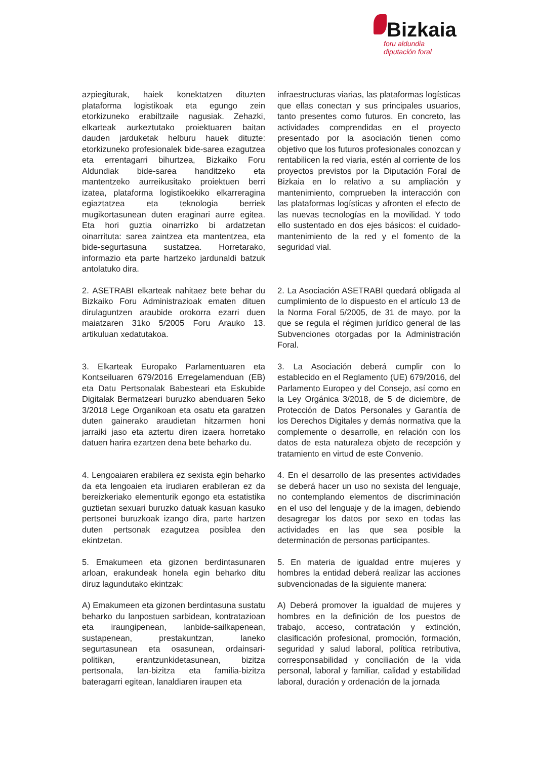Bizkaia
foru aldundia
diputación foral
azpiegiturak, haiek konektatzen dituzten plataforma logistikoak eta egungo zein etorkizuneko erabiltzaile nagusiak. Zehazki, elkarteak aurkeztutako proiektuaren baitan dauden jarduketak helburu hauek dituzte: etorkizuneko profesionalek bide-sarea ezagutzea eta errentagarri bihurtzea, Bizkaiko Foru Aldundiak bide-sarea handitzeko eta mantentzeko aurreikusitako proiektuen berri izatea, plataforma logistikoekiko elkarreragina egiaztatzea eta teknologia berriek mugikortasunean duten eraginari aurre egitea. Eta hori guztia oinarrizko bi ardatzetan oinarrituta: sarea zaintzea eta mantentzea, eta bide-segurtasuna sustatzea. Horretarako, informazio eta parte hartzeko jardunaldi batzuk antolatuko dira.
infraestructuras viarias, las plataformas logísticas que ellas conectan y sus principales usuarios, tanto presentes como futuros. En concreto, las actividades comprendidas en el proyecto presentado por la asociación tienen como objetivo que los futuros profesionales conozcan y rentabilicen la red viaria, estén al corriente de los proyectos previstos por la Diputación Foral de Bizkaia en lo relativo a su ampliación y mantenimiento, comprueben la interacción con las plataformas logísticas y afronten el efecto de las nuevas tecnologías en la movilidad. Y todo ello sustentado en dos ejes básicos: el cuidado-mantenimiento de la red y el fomento de la seguridad vial.
2. ASETRABI elkarteak nahitaez bete behar du Bizkaiko Foru Administrazioak ematen dituen dirulaguntzen araubide orokorra ezarri duen maiatzaren 31ko 5/2005 Foru Arauko 13. artikuluan xedatutakoa.
2. La Asociación ASETRABI quedará obligada al cumplimiento de lo dispuesto en el artículo 13 de la Norma Foral 5/2005, de 31 de mayo, por la que se regula el régimen jurídico general de las Subvenciones otorgadas por la Administración Foral.
3. Elkarteak Europako Parlamentuaren eta Kontseiluaren 679/2016 Erregelamenduan (EB) eta Datu Pertsonalak Babesteari eta Eskubide Digitalak Bermatzeari buruzko abenduaren 5eko 3/2018 Lege Organikoan eta osatu eta garatzen duten gainerako araudietan hitzarmen honi jarraiki jaso eta aztertu diren izaera horretako datuen harira ezartzen dena bete beharko du.
3. La Asociación deberá cumplir con lo establecido en el Reglamento (UE) 679/2016, del Parlamento Europeo y del Consejo, así como en la Ley Orgánica 3/2018, de 5 de diciembre, de Protección de Datos Personales y Garantía de los Derechos Digitales y demás normativa que la complemente o desarrolle, en relación con los datos de esta naturaleza objeto de recepción y tratamiento en virtud de este Convenio.
4. Lengoaiaren erabilera ez sexista egin beharko da eta lengoaien eta irudiaren erabileran ez da bereizkeriako elementurik egongo eta estatistika guztietan sexuari buruzko datuak kasuan kasuko pertsonei buruzkoak izango dira, parte hartzen duten pertsonak ezagutzea posiblea den ekintzetan.
4. En el desarrollo de las presentes actividades se deberá hacer un uso no sexista del lenguaje, no contemplando elementos de discriminación en el uso del lenguaje y de la imagen, debiendo desagregar los datos por sexo en todas las actividades en las que sea posible la determinación de personas participantes.
5. Emakumeen eta gizonen berdintasunaren arloan, erakundeak honela egin beharko ditu diruz lagundutako ekintzak:
5. En materia de igualdad entre mujeres y hombres la entidad deberá realizar las acciones subvencionadas de la siguiente manera:
A) Emakumeen eta gizonen berdintasuna sustatu beharko du lanpostuen sarbidean, kontratazioan eta iraungipenean, lanbide-sailkapenean, sustapenean, prestakuntzan, laneko segurtasunean eta osasunean, ordainsari-politikan, erantzunkidetasunean, bizitza pertsonala, lan-bizitza eta familia-bizitza bateragarri egitean, lanaldiaren iraupen eta
A) Deberá promover la igualdad de mujeres y hombres en la definición de los puestos de trabajo, acceso, contratación y extinción, clasificación profesional, promoción, formación, seguridad y salud laboral, política retributiva, corresponsabilidad y conciliación de la vida personal, laboral y familiar, calidad y estabilidad laboral, duración y ordenación de la jornada